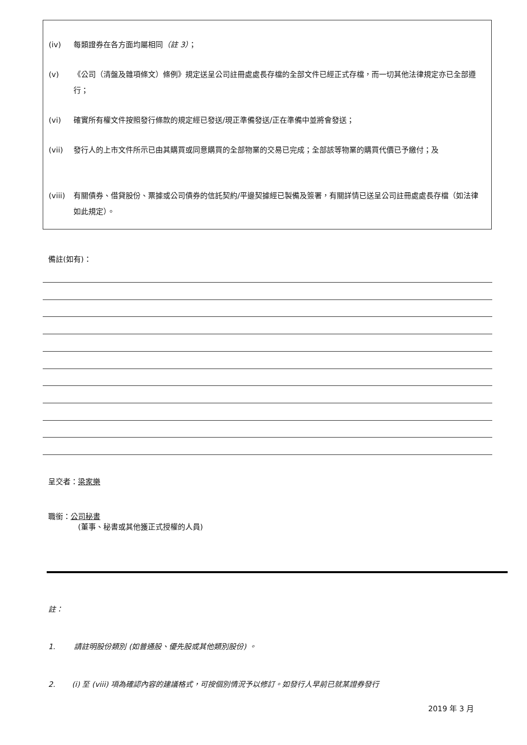(iv) 每類證券在各方面均屬相同（註 3）；
(v) 《公司（清盤及雜項條文）條例》規定送呈公司註冊處處長存檔的全部文件已經正式存檔，而一切其他法律規定亦已全部遵行；
(vi) 確實所有權文件按照發行條款的規定經已發送/現正準備發送/正在準備中並將會發送；
(vii) 發行人的上市文件所示已由其購買或同意購買的全部物業的交易已完成；全部該等物業的購買代價已予繳付；及
(viii) 有關債券、借貸股份、票據或公司債券的信託契約/平邊契據經已製備及簽署，有關詳情已送呈公司註冊處處長存檔（如法律如此規定）。
備註(如有)：
呈交者：梁家樂
職銜：公司秘書
(董事、秘書或其他獲正式授權的人員)
註：
1. 請註明股份類別 (如普通股、優先股或其他類別股份) 。
2. (i) 至 (viii) 項為確認內容的建議格式，可按個別情況予以修訂。如發行人早前已就某證券發行
2019 年 3 月